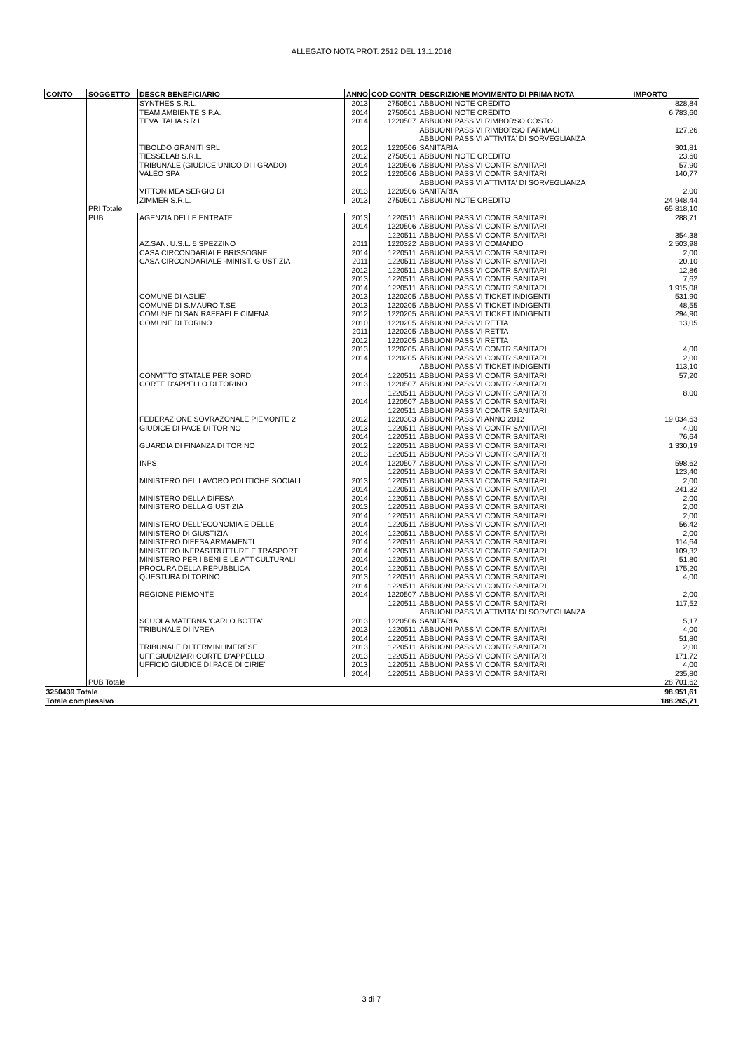ALLEGATO NOTA PROT. 2512 DEL 13.1.2016
| CONTO | SOGGETTO | DESCR BENEFICIARIO | ANNO | COD CONTR | DESCRIZIONE MOVIMENTO DI PRIMA NOTA | IMPORTO |
| --- | --- | --- | --- | --- | --- | --- |
| | | SYNTHES S.R.L. | 2013 | 2750501 | ABBUONI NOTE CREDITO | 828,84 |
| | | TEAM AMBIENTE S.P.A. | 2014 | 2750501 | ABBUONI NOTE CREDITO | 6.783,60 |
| | | TEVA ITALIA S.R.L. | 2014 | 1220507 | ABBUONI PASSIVI RIMBORSO COSTO | |
| | | | | | ABBUONI PASSIVI RIMBORSO FARMACI | 127,26 |
| | | | | | ABBUONI PASSIVI ATTIVITA' DI SORVEGLIANZA | |
| | | TIBOLDO GRANITI SRL | 2012 | 1220506 | SANITARIA | 301,81 |
| | | TIESSELAB S.R.L. | 2012 | 2750501 | ABBUONI NOTE CREDITO | 23,60 |
| | | TRIBUNALE (GIUDICE UNICO DI I GRADO) | 2014 | 1220506 | ABBUONI PASSIVI CONTR.SANITARI | 57,90 |
| | | VALEO SPA | 2012 | 1220506 | ABBUONI PASSIVI CONTR.SANITARI | 140,77 |
| | | | | | ABBUONI PASSIVI ATTIVITA' DI SORVEGLIANZA | |
| | | VITTON MEA SERGIO DI | 2013 | 1220506 | SANITARIA | 2,00 |
| | | ZIMMER S.R.L. | 2013 | 2750501 | ABBUONI NOTE CREDITO | 24.948,44 |
| | PRI Totale | | | | | 65.818,10 |
| | PUB | AGENZIA DELLE ENTRATE | 2013 | 1220511 | ABBUONI PASSIVI CONTR.SANITARI | 288,71 |
| | | | 2014 | 1220506 | ABBUONI PASSIVI CONTR.SANITARI | |
| | | | | 1220511 | ABBUONI PASSIVI CONTR.SANITARI | 354,38 |
| | | AZ.SAN. U.S.L. 5 SPEZZINO | 2011 | 1220322 | ABBUONI PASSIVI COMANDO | 2.503,98 |
| | | CASA CIRCONDARIALE BRISSOGNE | 2014 | 1220511 | ABBUONI PASSIVI CONTR.SANITARI | 2,00 |
| | | CASA CIRCONDARIALE -MINIST. GIUSTIZIA | 2011 | 1220511 | ABBUONI PASSIVI CONTR.SANITARI | 20,10 |
| | | | 2012 | 1220511 | ABBUONI PASSIVI CONTR.SANITARI | 12,86 |
| | | | 2013 | 1220511 | ABBUONI PASSIVI CONTR.SANITARI | 7,62 |
| | | | 2014 | 1220511 | ABBUONI PASSIVI CONTR.SANITARI | 1.915,08 |
| | | COMUNE DI AGLIE' | 2013 | 1220205 | ABBUONI PASSIVI TICKET INDIGENTI | 531,90 |
| | | COMUNE DI S.MAURO T.SE | 2013 | 1220205 | ABBUONI PASSIVI TICKET INDIGENTI | 48,55 |
| | | COMUNE DI SAN RAFFAELE CIMENA | 2012 | 1220205 | ABBUONI PASSIVI TICKET INDIGENTI | 294,90 |
| | | COMUNE DI TORINO | 2010 | 1220205 | ABBUONI PASSIVI RETTA | 13,05 |
| | | | 2011 | 1220205 | ABBUONI PASSIVI RETTA | |
| | | | 2012 | 1220205 | ABBUONI PASSIVI RETTA | |
| | | | 2013 | 1220205 | ABBUONI PASSIVI CONTR.SANITARI | 4,00 |
| | | | 2014 | 1220205 | ABBUONI PASSIVI CONTR.SANITARI | 2,00 |
| | | | | | ABBUONI PASSIVI TICKET INDIGENTI | 113,10 |
| | | CONVITTO STATALE PER SORDI | 2014 | 1220511 | ABBUONI PASSIVI CONTR.SANITARI | 57,20 |
| | | CORTE D'APPELLO DI TORINO | 2013 | 1220507 | ABBUONI PASSIVI CONTR.SANITARI | |
| | | | | 1220511 | ABBUONI PASSIVI CONTR.SANITARI | 8,00 |
| | | | 2014 | 1220507 | ABBUONI PASSIVI CONTR.SANITARI | |
| | | | | 1220511 | ABBUONI PASSIVI CONTR.SANITARI | |
| | | FEDERAZIONE SOVRAZONALE PIEMONTE 2 | 2012 | 1220303 | ABBUONI PASSIVI ANNO 2012 | 19.034,63 |
| | | GIUDICE DI PACE DI TORINO | 2013 | 1220511 | ABBUONI PASSIVI CONTR.SANITARI | 4,00 |
| | | | 2014 | 1220511 | ABBUONI PASSIVI CONTR.SANITARI | 76,64 |
| | | GUARDIA DI FINANZA DI TORINO | 2012 | 1220511 | ABBUONI PASSIVI CONTR.SANITARI | 1.330,19 |
| | | | 2013 | 1220511 | ABBUONI PASSIVI CONTR.SANITARI | |
| | | INPS | 2014 | 1220507 | ABBUONI PASSIVI CONTR.SANITARI | 598,62 |
| | | | | 1220511 | ABBUONI PASSIVI CONTR.SANITARI | 123,40 |
| | | MINISTERO DEL LAVORO POLITICHE SOCIALI | 2013 | 1220511 | ABBUONI PASSIVI CONTR.SANITARI | 2,00 |
| | | | 2014 | 1220511 | ABBUONI PASSIVI CONTR.SANITARI | 241,32 |
| | | MINISTERO DELLA DIFESA | 2014 | 1220511 | ABBUONI PASSIVI CONTR.SANITARI | 2,00 |
| | | MINISTERO DELLA GIUSTIZIA | 2013 | 1220511 | ABBUONI PASSIVI CONTR.SANITARI | 2,00 |
| | | | 2014 | 1220511 | ABBUONI PASSIVI CONTR.SANITARI | 2,00 |
| | | MINISTERO DELL'ECONOMIA E DELLE | 2014 | 1220511 | ABBUONI PASSIVI CONTR.SANITARI | 56,42 |
| | | MINISTERO DI GIUSTIZIA | 2014 | 1220511 | ABBUONI PASSIVI CONTR.SANITARI | 2,00 |
| | | MINISTERO DIFESA ARMAMENTI | 2014 | 1220511 | ABBUONI PASSIVI CONTR.SANITARI | 114,64 |
| | | MINISTERO INFRASTRUTTURE E TRASPORTI | 2014 | 1220511 | ABBUONI PASSIVI CONTR.SANITARI | 109,32 |
| | | MINISTERO PER I BENI E LE ATT.CULTURALI | 2014 | 1220511 | ABBUONI PASSIVI CONTR.SANITARI | 51,80 |
| | | PROCURA DELLA REPUBBLICA | 2014 | 1220511 | ABBUONI PASSIVI CONTR.SANITARI | 175,20 |
| | | QUESTURA DI TORINO | 2013 | 1220511 | ABBUONI PASSIVI CONTR.SANITARI | 4,00 |
| | | | 2014 | 1220511 | ABBUONI PASSIVI CONTR.SANITARI | |
| | | REGIONE PIEMONTE | 2014 | 1220507 | ABBUONI PASSIVI CONTR.SANITARI | 2,00 |
| | | | | 1220511 | ABBUONI PASSIVI CONTR.SANITARI | 117,52 |
| | | | | | ABBUONI PASSIVI ATTIVITA' DI SORVEGLIANZA | |
| | | SCUOLA MATERNA 'CARLO BOTTA' | 2013 | 1220506 | SANITARIA | 5,17 |
| | | TRIBUNALE DI IVREA | 2013 | 1220511 | ABBUONI PASSIVI CONTR.SANITARI | 4,00 |
| | | | 2014 | 1220511 | ABBUONI PASSIVI CONTR.SANITARI | 51,80 |
| | | TRIBUNALE DI TERMINI IMERESE | 2013 | 1220511 | ABBUONI PASSIVI CONTR.SANITARI | 2,00 |
| | | UFF.GIUDIZIARI CORTE D'APPELLO | 2013 | 1220511 | ABBUONI PASSIVI CONTR.SANITARI | 171,72 |
| | | UFFICIO GIUDICE DI PACE DI CIRIE' | 2013 | 1220511 | ABBUONI PASSIVI CONTR.SANITARI | 4,00 |
| | | | 2014 | 1220511 | ABBUONI PASSIVI CONTR.SANITARI | 235,80 |
| | PUB Totale | | | | | 28.701,62 |
| 3250439 Totale | | | | | | 98.951,61 |
| Totale complessivo | | | | | | 188.265,71 |
3 di 7